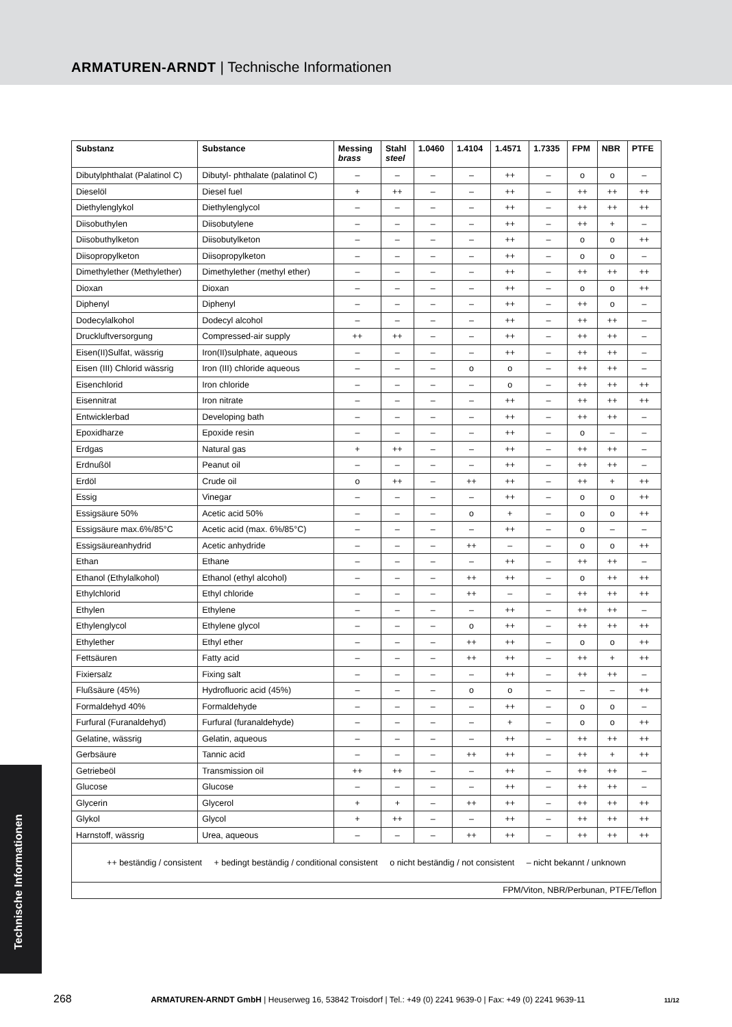ARMATUREN-ARNDT | Technische Informationen
| Substanz | Substance | Messing brass | Stahl steel | 1.0460 | 1.4104 | 1.4571 | 1.7335 | FPM | NBR | PTFE |
| --- | --- | --- | --- | --- | --- | --- | --- | --- | --- | --- |
| Dibutylphthalat (Palatinol C) | Dibutyl- phthalate (palatinol C) | – | – | – | – | ++ | – | o | o | – |
| Dieselöl | Diesel fuel | + | ++ | – | – | ++ | – | ++ | ++ | ++ |
| Diethylenglykol | Diethylenglycol | – | – | – | – | ++ | – | ++ | ++ | ++ |
| Diisobuthylen | Diisobutylene | – | – | – | – | ++ | – | ++ | + | – |
| Diisobuthylketon | Diisobutylketon | – | – | – | – | ++ | – | o | o | ++ |
| Diisopropylketon | Diisopropylketon | – | – | – | – | ++ | – | o | o | – |
| Dimethylether (Methylether) | Dimethylether (methyl ether) | – | – | – | – | ++ | – | ++ | ++ | ++ |
| Dioxan | Dioxan | – | – | – | – | ++ | – | o | o | ++ |
| Diphenyl | Diphenyl | – | – | – | – | ++ | – | ++ | o | – |
| Dodecylalkohol | Dodecyl alcohol | – | – | – | – | ++ | – | ++ | ++ | – |
| Druckluftversorgung | Compressed-air supply | ++ | ++ | – | – | ++ | – | ++ | ++ | – |
| Eisen(II)Sulfat, wässrig | Iron(II)sulphate, aqueous | – | – | – | – | ++ | – | ++ | ++ | – |
| Eisen (III) Chlorid wässrig | Iron (III) chloride aqueous | – | – | – | o | o | – | ++ | ++ | – |
| Eisenchlorid | Iron chloride | – | – | – | – | o | – | ++ | ++ | ++ |
| Eisennitrat | Iron nitrate | – | – | – | – | ++ | – | ++ | ++ | ++ |
| Entwicklerbad | Developing bath | – | – | – | – | ++ | – | ++ | ++ | – |
| Epoxidharze | Epoxide resin | – | – | – | – | ++ | – | o | – | – |
| Erdgas | Natural gas | + | ++ | – | – | ++ | – | ++ | ++ | – |
| Erdnußöl | Peanut oil | – | – | – | – | ++ | – | ++ | ++ | – |
| Erdöl | Crude oil | o | ++ | – | ++ | ++ | – | ++ | + | ++ |
| Essig | Vinegar | – | – | – | – | ++ | – | o | o | ++ |
| Essigsäure 50% | Acetic acid 50% | – | – | – | o | + | – | o | o | ++ |
| Essigsäure max.6%/85°C | Acetic acid (max. 6%/85°C) | – | – | – | – | ++ | – | o | – | – |
| Essigsäureanhydrid | Acetic anhydride | – | – | – | ++ | – | – | o | o | ++ |
| Ethan | Ethane | – | – | – | – | ++ | – | ++ | ++ | – |
| Ethanol (Ethylalkohol) | Ethanol (ethyl alcohol) | – | – | – | ++ | ++ | – | o | ++ | ++ |
| Ethylchlorid | Ethyl chloride | – | – | – | ++ | – | – | ++ | ++ | ++ |
| Ethylen | Ethylene | – | – | – | – | ++ | – | ++ | ++ | – |
| Ethylenglycol | Ethylene glycol | – | – | – | o | ++ | – | ++ | ++ | ++ |
| Ethylether | Ethyl ether | – | – | – | ++ | ++ | – | o | o | ++ |
| Fettsäuren | Fatty acid | – | – | – | ++ | ++ | – | ++ | + | ++ |
| Fixiersalz | Fixing salt | – | – | – | – | ++ | – | ++ | ++ | – |
| Flußsäure (45%) | Hydrofluoric acid (45%) | – | – | – | o | o | – | – | – | ++ |
| Formaldehyd 40% | Formaldehyde | – | – | – | – | ++ | – | o | o | – |
| Furfural (Furanaldehyd) | Furfural (furanaldehyde) | – | – | – | – | + | – | o | o | ++ |
| Gelatine, wässrig | Gelatin, aqueous | – | – | – | – | ++ | – | ++ | ++ | ++ |
| Gerbsäure | Tannic acid | – | – | – | ++ | ++ | – | ++ | + | ++ |
| Getriebeöl | Transmission oil | ++ | ++ | – | – | ++ | – | ++ | ++ | – |
| Glucose | Glucose | – | – | – | – | ++ | – | ++ | ++ | – |
| Glycerin | Glycerol | + | + | – | ++ | ++ | – | ++ | ++ | ++ |
| Glykol | Glycol | + | ++ | – | – | ++ | – | ++ | ++ | ++ |
| Harnstoff, wässrig | Urea, aqueous | – | – | – | ++ | ++ | – | ++ | ++ | ++ |
| ++ beständig / consistent + bedingt beständig / conditional consistent o nicht beständig / not consistent – nicht bekannt / unknown | | | | | | | | | | |
| FPM/Viton, NBR/Perbunan, PTFE/Teflon | | | | | | | | | | |
Technische Informationen
268 ARMATUREN-ARNDT GmbH | Heuserweg 16, 53842 Troisdorf | Tel.: +49 (0) 2241 9639-0 | Fax: +49 (0) 2241 9639-11 11/12